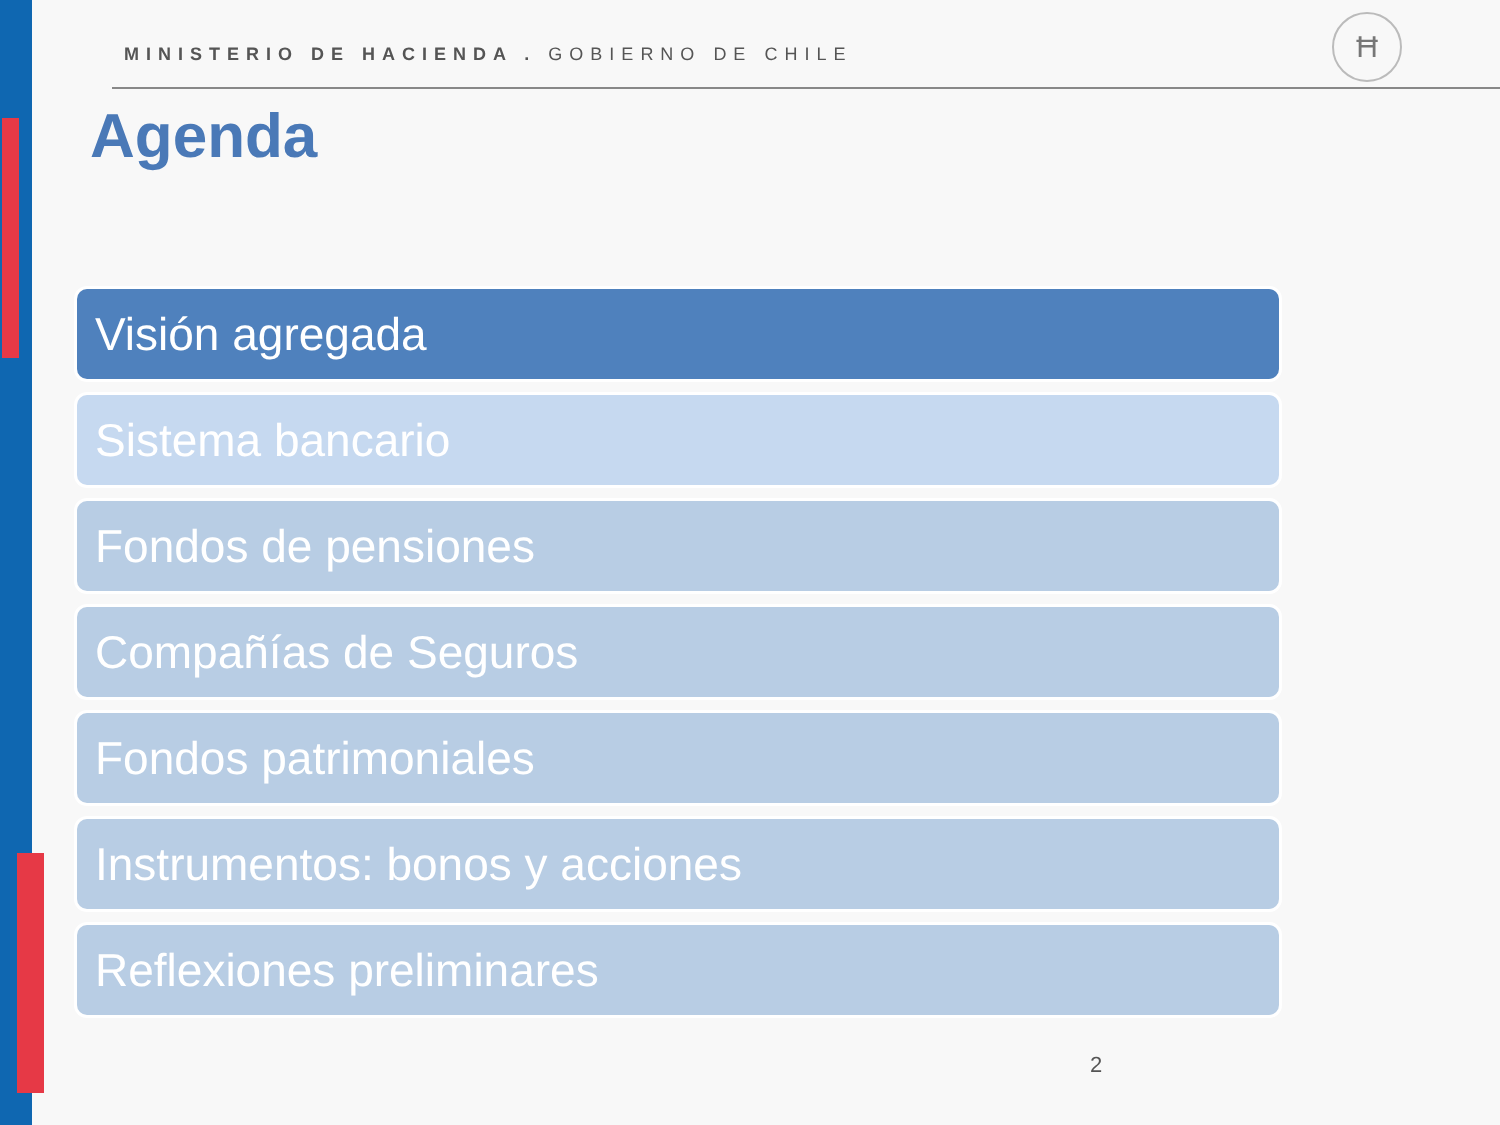MINISTERIO DE HACIENDA . GOBIERNO DE CHILE
Ħ
Agenda
Visión agregada
Sistema bancario
Fondos de pensiones
Compañías de Seguros
Fondos patrimoniales
Instrumentos: bonos y acciones
Reflexiones preliminares
2